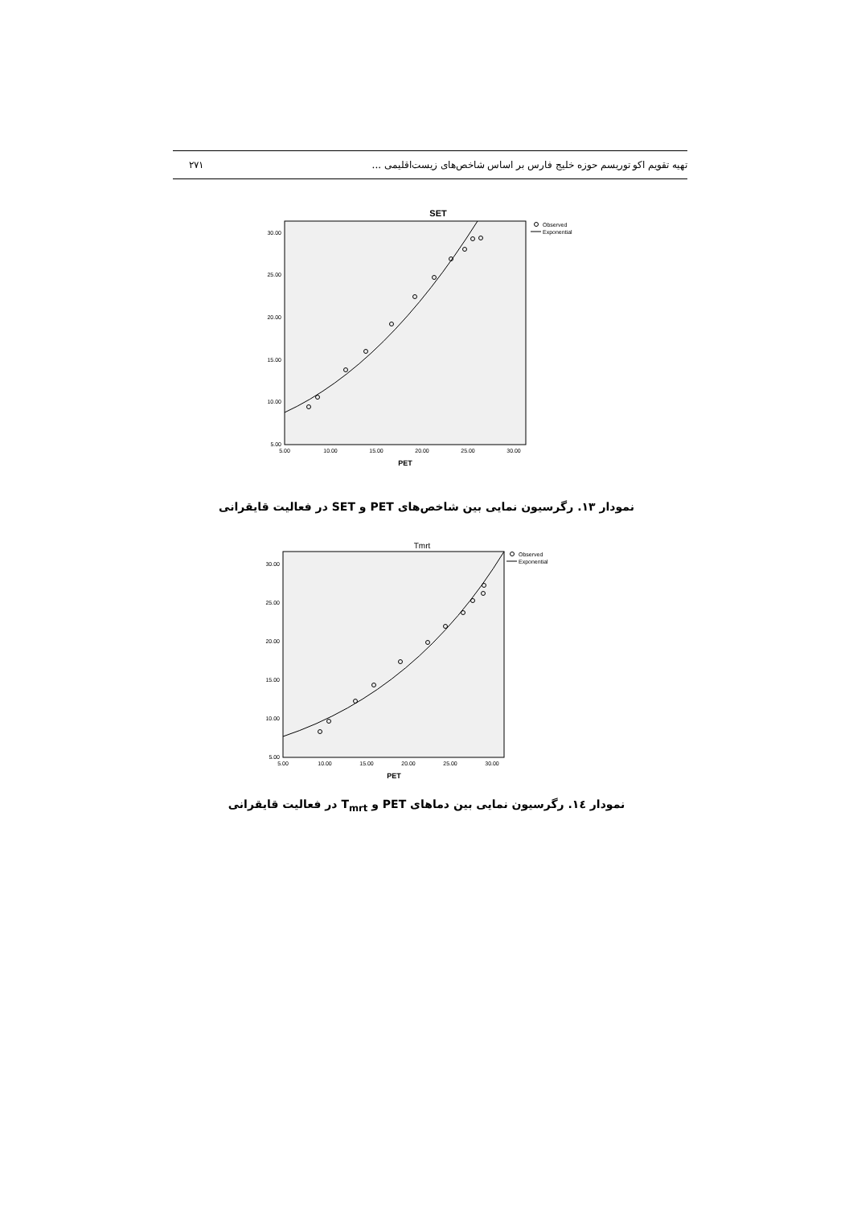تهیه تقویم اکو توریسم حوزه خلیج فارس بر اساس شاخص‌های زیست‌اقلیمی ... ۲۷۱
SET
30.00
25.00
20.00
15.00
10.00
5.00
5.00
10.00
15.00
20.00
25.00
30.00
PET
Observed
Exponential
نمودار ۱۳. رگرسیون نمایی بین شاخص‌های PET و SET در فعالیت قایقرانی
Tmrt
30.00
25.00
20.00
15.00
10.00
5.00
5.00
10.00
15.00
20.00
25.00
30.00
PET
Observed
Exponential
نمودار ۱٤. رگرسیون نمایی بین دماهای PET و T<sub>mrt</sub> در فعالیت قایقرانی